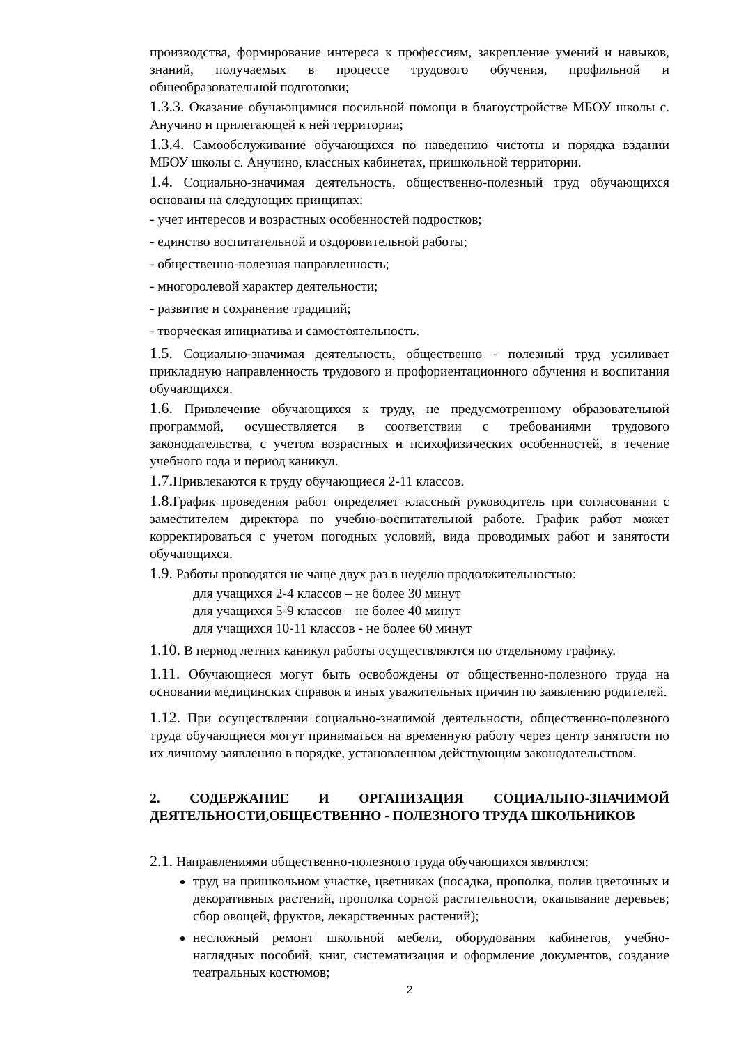производства, формирование интереса к профессиям, закрепление умений и навыков, знаний, получаемых в процессе трудового обучения, профильной и общеобразовательной подготовки;
1.3.3. Оказание обучающимися посильной помощи в благоустройстве МБОУ школы с. Анучино и прилегающей к ней территории;
1.3.4. Самообслуживание обучающихся по наведению чистоты и порядка вздании МБОУ школы с. Анучино, классных кабинетах, пришкольной территории.
1.4. Социально-значимая деятельность, общественно-полезный труд обучающихся основаны на следующих принципах:
- учет интересов и возрастных особенностей подростков;
- единство воспитательной и оздоровительной работы;
- общественно-полезная направленность;
- многоролевой характер деятельности;
- развитие и сохранение традиций;
- творческая инициатива и самостоятельность.
1.5. Социально-значимая деятельность, общественно - полезный труд усиливает прикладную направленность трудового и профориентационного обучения и воспитания обучающихся.
1.6. Привлечение обучающихся к труду, не предусмотренному образовательной программой, осуществляется в соответствии с требованиями трудового законодательства, с учетом возрастных и психофизических особенностей, в течение учебного года и период каникул.
1.7. Привлекаются к труду обучающиеся 2-11 классов.
1.8. График проведения работ определяет классный руководитель при согласовании с заместителем директора по учебно-воспитательной работе. График работ может корректироваться с учетом погодных условий, вида проводимых работ и занятости обучающихся.
1.9. Работы проводятся не чаще двух раз в неделю продолжительностью:
для учащихся 2-4 классов – не более 30 минут
для учащихся 5-9 классов – не более 40 минут
для учащихся 10-11 классов - не более 60 минут
1.10. В период летних каникул работы осуществляются по отдельному графику.
1.11. Обучающиеся могут быть освобождены от общественно-полезного труда на основании медицинских справок и иных уважительных причин по заявлению родителей.
1.12. При осуществлении социально-значимой деятельности, общественно-полезного труда обучающиеся могут приниматься на временную работу через центр занятости по их личному заявлению в порядке, установленном действующим законодательством.
2. СОДЕРЖАНИЕ И ОРГАНИЗАЦИЯ СОЦИАЛЬНО-ЗНАЧИМОЙ ДЕЯТЕЛЬНОСТИ,ОБЩЕСТВЕННО - ПОЛЕЗНОГО ТРУДА ШКОЛЬНИКОВ
2.1. Направлениями общественно-полезного труда обучающихся являются:
труд на пришкольном участке, цветниках (посадка, прополка, полив цветочных и декоративных растений, прополка сорной растительности, окапывание деревьев; сбор овощей, фруктов, лекарственных растений);
несложный ремонт школьной мебели, оборудования кабинетов, учебно-наглядных пособий, книг, систематизация и оформление документов, создание театральных костюмов;
2